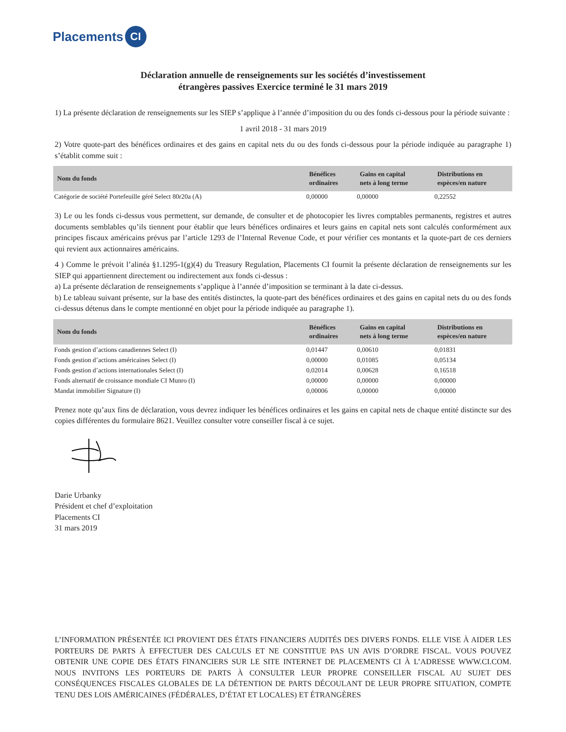Placements CI
Déclaration annuelle de renseignements sur les sociétés d’investissement
étrangères passives Exercice terminé le 31 mars 2019
1) La présente déclaration de renseignements sur les SIEP s’applique à l’année d’imposition du ou des fonds ci-dessous pour la période suivante :
1 avril 2018 - 31 mars 2019
2) Votre quote-part des bénéfices ordinaires et des gains en capital nets du ou des fonds ci-dessous pour la période indiquée au paragraphe 1) s’établit comme suit :
| Nom du fonds | Bénéfices ordinaires | Gains en capital nets à long terme | Distributions en espèces/en nature |
| --- | --- | --- | --- |
| Catégorie de société Portefeuille géré Select 80r20a (A) | 0,00000 | 0,00000 | 0,22552 |
3) Le ou les fonds ci-dessus vous permettent, sur demande, de consulter et de photocopier les livres comptables permanents, registres et autres documents semblables qu’ils tiennent pour établir que leurs bénéfices ordinaires et leurs gains en capital nets sont calculés conformément aux principes fiscaux américains prévus par l’article 1293 de l’Internal Revenue Code, et pour vérifier ces montants et la quote-part de ces derniers qui revient aux actionnaires américains.
4 ) Comme le prévoit l’alinéa §1.1295-1(g)(4) du Treasury Regulation, Placements CI fournit la présente déclaration de renseignements sur les SIEP qui appartiennent directement ou indirectement aux fonds ci-dessus :
a) La présente déclaration de renseignements s’applique à l’année d’imposition se terminant à la date ci-dessus.
b) Le tableau suivant présente, sur la base des entités distinctes, la quote-part des bénéfices ordinaires et des gains en capital nets du ou des fonds ci-dessus détenus dans le compte mentionné en objet pour la période indiquée au paragraphe 1).
| Nom du fonds | Bénéfices ordinaires | Gains en capital nets à long terme | Distributions en espèces/en nature |
| --- | --- | --- | --- |
| Fonds gestion d’actions canadiennes Select (I) | 0,01447 | 0,00610 | 0,01831 |
| Fonds gestion d’actions américaines Select (I) | 0,00000 | 0,01085 | 0,05134 |
| Fonds gestion d’actions internationales Select (I) | 0,02014 | 0,00628 | 0,16518 |
| Fonds alternatif de croissance mondiale CI Munro (I) | 0,00000 | 0,00000 | 0,00000 |
| Mandat immobilier Signature (I) | 0,00006 | 0,00000 | 0,00000 |
Prenez note qu’aux fins de déclaration, vous devrez indiquer les bénéfices ordinaires et les gains en capital nets de chaque entité distincte sur des copies différentes du formulaire 8621. Veuillez consulter votre conseiller fiscal à ce sujet.
Darie Urbanky
Président et chef d’exploitation
Placements CI
31 mars 2019
L’INFORMATION PRÉSENTÉE ICI PROVIENT DES ÉTATS FINANCIERS AUDITÉS DES DIVERS FONDS. ELLE VISE À AIDER LES PORTEURS DE PARTS À EFFECTUER DES CALCULS ET NE CONSTITUE PAS UN AVIS D’ORDRE FISCAL. VOUS POUVEZ OBTENIR UNE COPIE DES ÉTATS FINANCIERS SUR LE SITE INTERNET DE PLACEMENTS CI À L’ADRESSE WWW.CI.COM. NOUS INVITONS LES PORTEURS DE PARTS À CONSULTER LEUR PROPRE CONSEILLER FISCAL AU SUJET DES CONSÉQUENCES FISCALES GLOBALES DE LA DÉTENTION DE PARTS DÉCOULANT DE LEUR PROPRE SITUATION, COMPTE TENU DES LOIS AMÉRICAINES (FÉDÉRALES, D’ÉTAT ET LOCALES) ET ÉTRANGÈRES